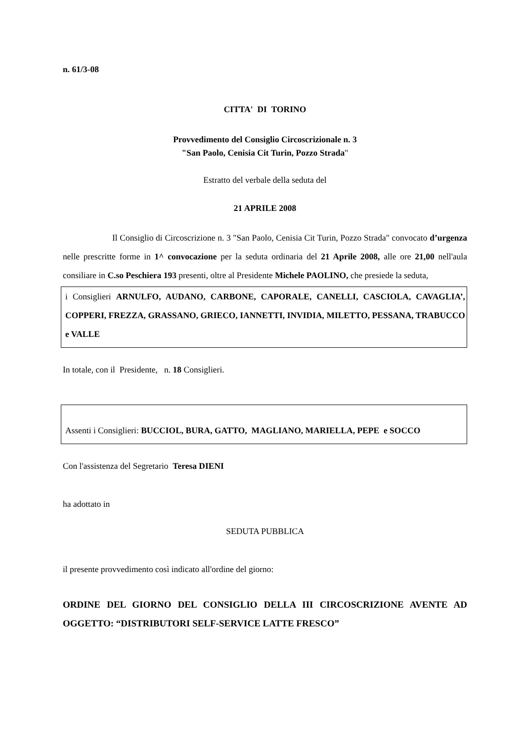n. 61/3-08
CITTA' DI TORINO
Provvedimento del Consiglio Circoscrizionale n. 3
"San Paolo, Cenisia Cit Turin, Pozzo Strada"
Estratto del verbale della seduta del
21 APRILE 2008
Il Consiglio di Circoscrizione n. 3 "San Paolo, Cenisia Cit Turin, Pozzo Strada" convocato d’urgenza nelle prescritte forme in 1^ convocazione per la seduta ordinaria del 21 Aprile 2008, alle ore 21,00 nell'aula consiliare in C.so Peschiera 193 presenti, oltre al Presidente Michele PAOLINO, che presiede la seduta,
i Consiglieri ARNULFO, AUDANO, CARBONE, CAPORALE, CANELLI, CASCIOLA, CAVAGLIA’, COPPERI, FREZZA, GRASSANO, GRIECO, IANNETTI, INVIDIA, MILETTO, PESSANA, TRABUCCO e VALLE
In totale, con il Presidente, n. 18 Consiglieri.
Assenti i Consiglieri: BUCCIOL, BURA, GATTO, MAGLIANO, MARIELLA, PEPE e SOCCO
Con l'assistenza del Segretario Teresa DIENI
ha adottato in
SEDUTA PUBBLICA
il presente provvedimento così indicato all'ordine del giorno:
ORDINE DEL GIORNO DEL CONSIGLIO DELLA III CIRCOSCRIZIONE AVENTE AD OGGETTO: “DISTRIBUTORI SELF-SERVICE LATTE FRESCO”